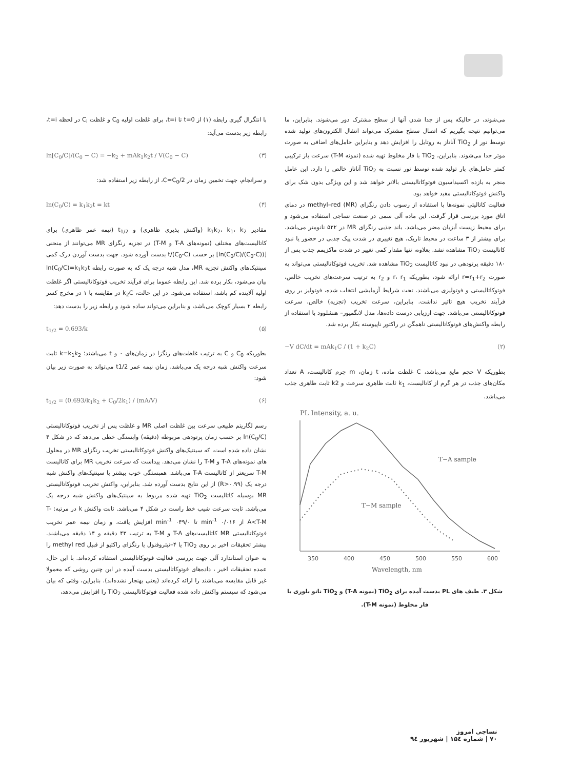می‌شوند، در حالیکه پس از جدا شدن آنها از سطح مشترک دور می‌شوند. بنابراین، ما می‌توانیم نتیجه بگیریم که اتصال سطح مشترک می‌تواند انتقال الکترون‌های تولید شده توسط نور از TiO<sub>2</sub> آناتاز به روتایل را افزایش دهد و بنابراین حامل‌های اضافی به صورت موثر جدا می‌شوند. بنابراین، TiO<sub>2</sub> با فاز مخلوط تهیه شده (نمونه T-M) سرعت باز ترکیبی کمتر حامل‌های بار تولید شده توسط نور نسبت به TiO<sub>2</sub> آناتاز خالص را دارد. این عامل منجر به بازده اکسیداسیون فوتوکاتالیستی بالاتر خواهد شد و این ویژگی بدون شک برای واکنش فوتوکاتالیستی مفید خواهد بود.
فعالیت کاتالیتی نمونه‌ها با استفاده از رسوب دادن رنگزای methyl–red (MR) در دمای اتاق مورد بررسی قرار گرفت. این ماده آلی سمی در صنعت نساجی استفاده می‌شود و برای محیط زیست آبزیان مضر می‌باشد. باند جذبی رنگزای MR در ۵۲۲ نانومتر می‌باشد. برای بیشتر از ۳ ساعت در محیط تاریک، هیچ تغییری در شدت پیک جذبی در حضور یا نبود کاتالیست TiO<sub>2</sub> مشاهده نشد. بعلاوه، تنها مقدار کمی تغییر در شدت ماکزیمم جذب پس از ۱۸۰ دقیقه پرتودهی در نبود کاتالیست TiO<sub>2</sub> مشاهده شد. تخریب فوتوکاتالیستی می‌تواند به صورت r=r<sub>1</sub>+r<sub>2</sub> ارائه شود، بطوریکه r، r<sub>1</sub> و r<sub>2</sub> به ترتیب سرعت‌های تخریب خالص، فوتوکاتالیستی و فوتولیزی می‌باشند. تحت شرایط آزمایشی انتخاب شده، فوتولیز بر روی فرآیند تخریب هیچ تاثیر نداشت. بنابراین، سرعت تخریب (تجزیه) خالص، سرعت فوتوکاتالیستی می‌باشد. جهت ارزیابی درست داده‌ها، مدل لانگمیور– هنشلوود با استفاده از رابطه واکنش‌های فوتوکاتالیستی ناهمگن در راکتور ناپیوسته بکار برده شد.
(۲) −V dC/dt = mAk<sub>1</sub>C / (1 + k<sub>2</sub>C)
بطوریکه V حجم مایع می‌باشد، C غلظت ماده، t زمان، m جرم کاتالیست، A تعداد مکان‌های جذب در هر گرم از کاتالیست، k<sub>1</sub> ثابت ظاهری سرعت و k2 ثابت ظاهری جذب می‌باشد.
PL Intensity, a. u.
T−A sample
T−M sample
350
400
450
500
550
600
Wavelength, nm
شکل ۳. طیف های PL بدست آمده برای TiO<sub>2</sub> (نمونه T-A) و TiO<sub>2</sub> نانو بلوری با فاز مخلوط (نمونه T-M).
با انتگرال گیری رابطه (۱) از t=0 تا t=i، برای غلظت اولیه C<sub>0</sub> و غلظت C<sub>i</sub> در لحظه t=i، رابطه زیر بدست می‌آید:
(۳) ln[C<sub>0</sub>/C]/(C<sub>0</sub> − C) = −k<sub>2</sub> + mAk<sub>1</sub>k<sub>2</sub>t / V(C<sub>0</sub> − C)
و سرانجام، جهت تخمین زمان در C=C<sub>0</sub>/2، از رابطه زیر استفاده شد:
(۴) ln(C<sub>0</sub>/C) = k<sub>1</sub>k<sub>2</sub>t = kt
مقادیر k<sub>1</sub>k<sub>2</sub>، k<sub>1</sub>، k<sub>2</sub> (واکنش پذیری ظاهری) و t<sub>1/2</sub> (نیمه عمر ظاهری) برای کاتالیست‌های مختلف (نمونه‌های T-A و T-M) در تجزیه رنگزای MR می‌توانند از منحنی [(ln(C<sub>0</sub>/C)/(C<sub>0</sub>-C)] بر حسب t/(C<sub>0</sub>-C) بدست آورده شود. جهت بدست آوردن درک کمی سینتیک‌های واکنش تجزیه MR، مدل شبه درجه یک که به صورت رابطه ln(C<sub>0</sub>/C)=k<sub>1</sub>k<sub>2</sub>t بیان می‌شود، بکار برده شد. این رابطه عموما برای فرآیند تخریب فوتوکاتالیستی اگر غلظت اولیه آلاینده کم باشد، استفاده می‌شود. در این حالت، k<sub>2</sub>C در مقایسه با ۱ در مخرج کسر رابطه ۲ بسیار کوچک می‌باشد، و بنابراین می‌تواند ساده شود و رابطه زیر را بدست دهد:
(۵) t<sub>1/2</sub> = 0.693/k
بطوریکه C<sub>0</sub> و C به ترتیب غلظت‌های رنگزا در زمان‌های ۰ و t می‌باشند؛ k=k<sub>1</sub>k<sub>2</sub> ثابت سرعت واکنش شبه درجه یک می‌باشد. زمان نیمه عمر t1/2 می‌تواند به صورت زیر بیان شود:
(۶) t<sub>1/2</sub> = (0.693/k<sub>1</sub>k<sub>2</sub> + C<sub>0</sub>/2k<sub>1</sub>) / (mA/V)
رسم لگاریتم طبیعی سرعت بین غلظت اصلی MR و غلظت پس از تخریب فوتوکاتالیستی ln(C<sub>0</sub>/C) بر حسب زمان پرتودهی مربوطه (دقیقه) وابستگی خطی می‌دهد که در شکل ۴ نشان داده شده است، که سینتیک‌های واکنش فوتوکاتالیستی تخریب رنگزای MR در محلول های نمونه‌های T-A و T-M را نشان می‌دهد. پیداست که سرعت تخریب MR برای کاتالیست T-M سریعتر از کاتالیست T-A می‌باشد. همبستگی خوب بیشتر با سینتیک‌های واکنش شبه درجه یک (R>۰.۹۹) از این نتایج بدست آورده شد. بنابراین، واکنش تخریب فوتوکاتالیستی MR بوسیله کاتالیست TiO<sub>2</sub> تهیه شده مربوط به سینتیک‌های واکنش شبه درجه یک می‌باشد. ثابت سرعت شیب خط راست در شکل ۴ می‌باشد. ثابت واکنش k در مرتبه: T-A<T-M از min<sup>-1</sup> ۰/۰۱۶ تا min<sup>-1</sup> ۰۴۹/۰ افزایش یافت، و زمان نیمه عمر تخریب فوتوکاتالیستی MR کاتالیست‌های T-A و T-M به ترتیب ۴۳ دقیقه و ۱۴ دقیقه می‌باشند. بیشتر تحقیقات اخیر بر روی TiO<sub>2</sub> یا ۴–نیتروفنول یا رنگزای راکتیو از قبیل methyl red را به عنوان استاندارد آلی جهت بررسی فعالیت فوتوکاتالیستی استفاده کرده‌اند. با این حال، عمده تحقیقات اخیر ، داده‌های فوتوکاتالیستی بدست آمده در این چنین روشی که معمولا غیر قابل مقایسه می‌باشند را ارائه کرده‌اند (یعنی بهنجار نشده‌اند). بنابراین، وقتی که بیان می‌شود که سیستم واکنش داده شده فعالیت فوتوکاتالیستی TiO<sub>2</sub> را افزایش می‌دهد،
نساجی امروز
۷۰ | شماره ۱۵٤ | شهریور ۹٤